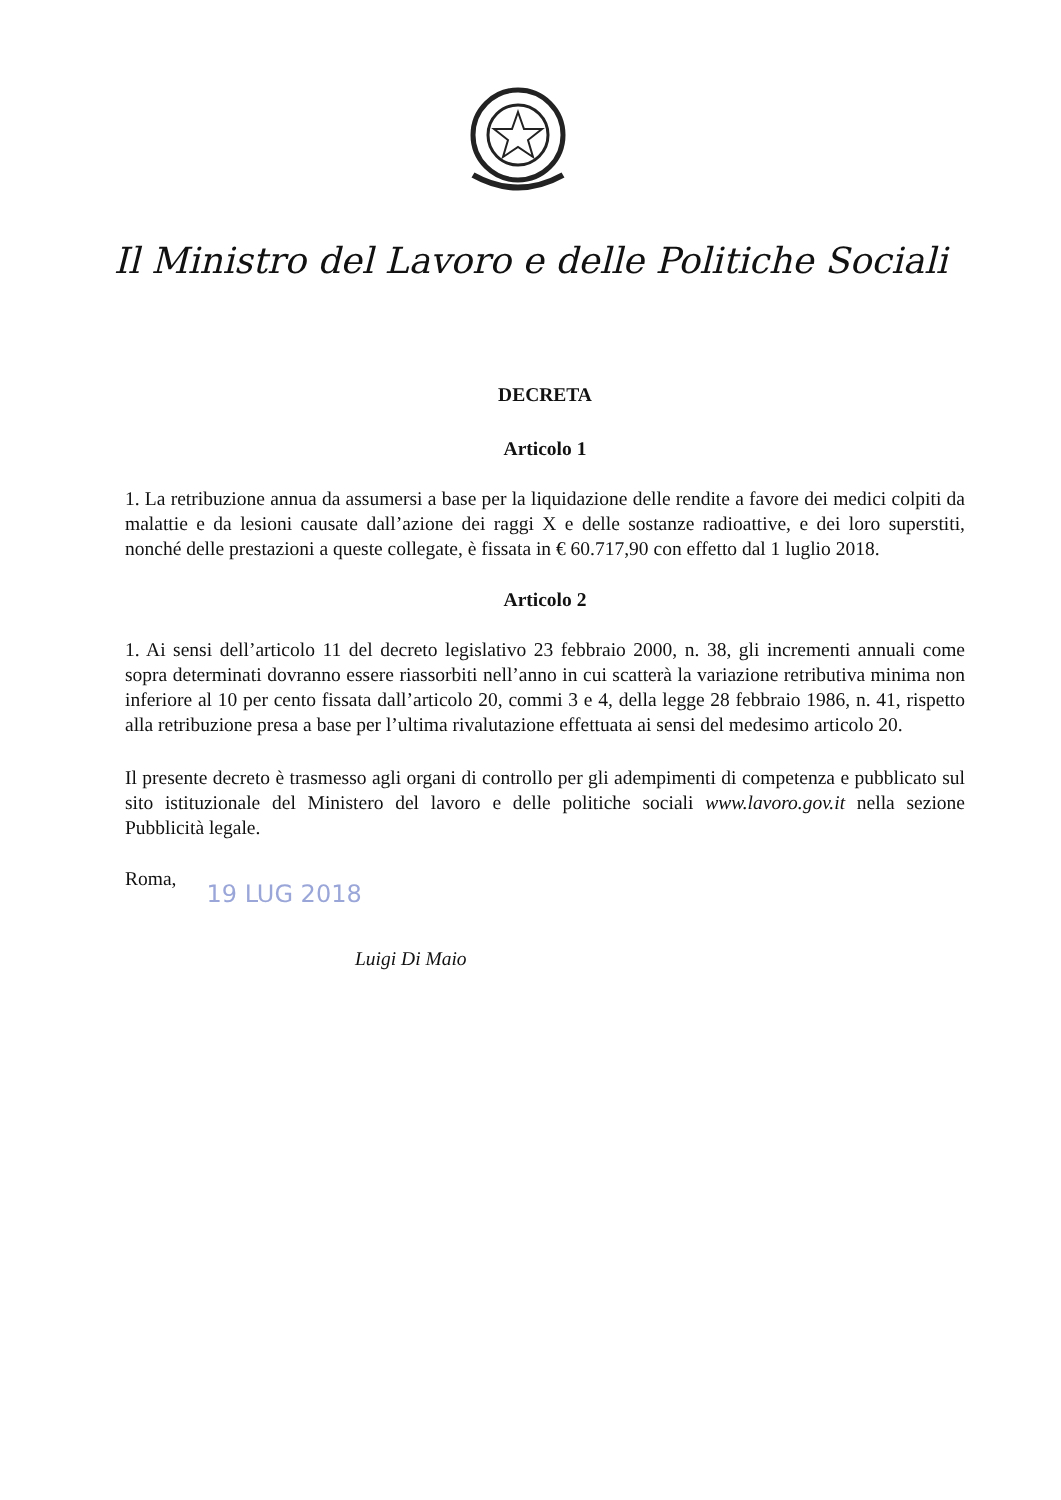Il Ministro del Lavoro e delle Politiche Sociali
DECRETA
Articolo 1
1. La retribuzione annua da assumersi a base per la liquidazione delle rendite a favore dei medici colpiti da malattie e da lesioni causate dall’azione dei raggi X e delle sostanze radioattive, e dei loro superstiti, nonché delle prestazioni a queste collegate, è fissata in € 60.717,90 con effetto dal 1 luglio 2018.
Articolo 2
1. Ai sensi dell’articolo 11 del decreto legislativo 23 febbraio 2000, n. 38, gli incrementi annuali come sopra determinati dovranno essere riassorbiti nell’anno in cui scatterà la variazione retributiva minima non inferiore al 10 per cento fissata dall’articolo 20, commi 3 e 4, della legge 28 febbraio 1986, n. 41, rispetto alla retribuzione presa a base per l’ultima rivalutazione effettuata ai sensi del medesimo articolo 20.
Il presente decreto è trasmesso agli organi di controllo per gli adempimenti di competenza e pubblicato sul sito istituzionale del Ministero del lavoro e delle politiche sociali www.lavoro.gov.it nella sezione Pubblicità legale.
Roma, 19 LUG 2018
Luigi Di Maio